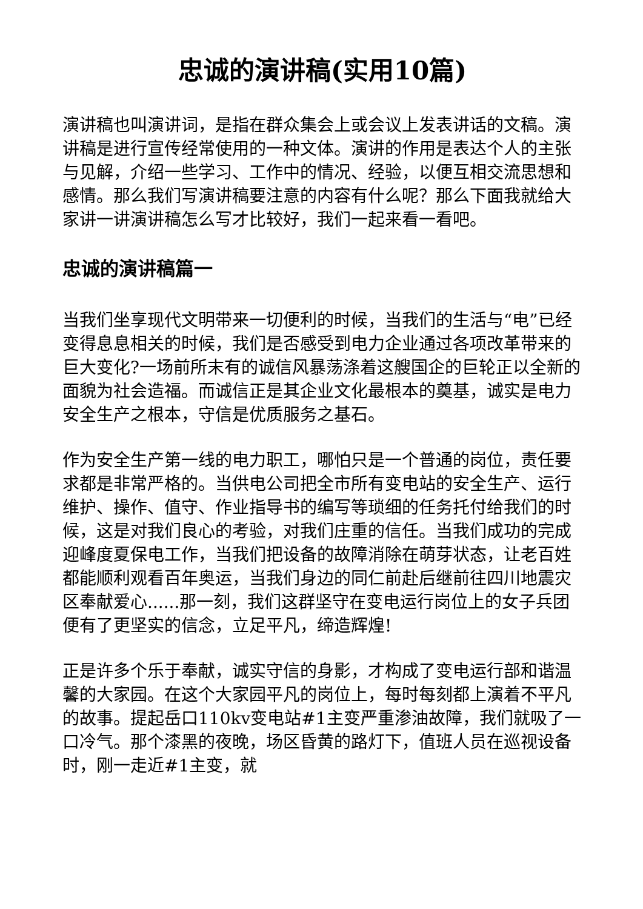忠诚的演讲稿(实用10篇)
演讲稿也叫演讲词，是指在群众集会上或会议上发表讲话的文稿。演讲稿是进行宣传经常使用的一种文体。演讲的作用是表达个人的主张与见解，介绍一些学习、工作中的情况、经验，以便互相交流思想和感情。那么我们写演讲稿要注意的内容有什么呢？那么下面我就给大家讲一讲演讲稿怎么写才比较好，我们一起来看一看吧。
忠诚的演讲稿篇一
当我们坐享现代文明带来一切便利的时候，当我们的生活与“电”已经变得息息相关的时候，我们是否感受到电力企业通过各项改革带来的巨大变化?一场前所末有的诚信风暴荡涤着这艘国企的巨轮正以全新的面貌为社会造福。而诚信正是其企业文化最根本的奠基，诚实是电力安全生产之根本，守信是优质服务之基石。
作为安全生产第一线的电力职工，哪怕只是一个普通的岗位，责任要求都是非常严格的。当供电公司把全市所有变电站的安全生产、运行维护、操作、值守、作业指导书的编写等琐细的任务托付给我们的时候，这是对我们良心的考验，对我们庄重的信任。当我们成功的完成迎峰度夏保电工作，当我们把设备的故障消除在萌芽状态，让老百姓都能顺利观看百年奥运，当我们身边的同仁前赴后继前往四川地震灾区奉献爱心......那一刻，我们这群坚守在变电运行岗位上的女子兵团便有了更坚实的信念，立足平凡，缔造辉煌!
正是许多个乐于奉献，诚实守信的身影，才构成了变电运行部和谐温馨的大家园。在这个大家园平凡的岗位上，每时每刻都上演着不平凡的故事。提起岳口110kv变电站#1主变严重渗油故障，我们就吸了一口冷气。那个漆黑的夜晚，场区昏黄的路灯下，值班人员在巡视设备时，刚一走近#1主变，就